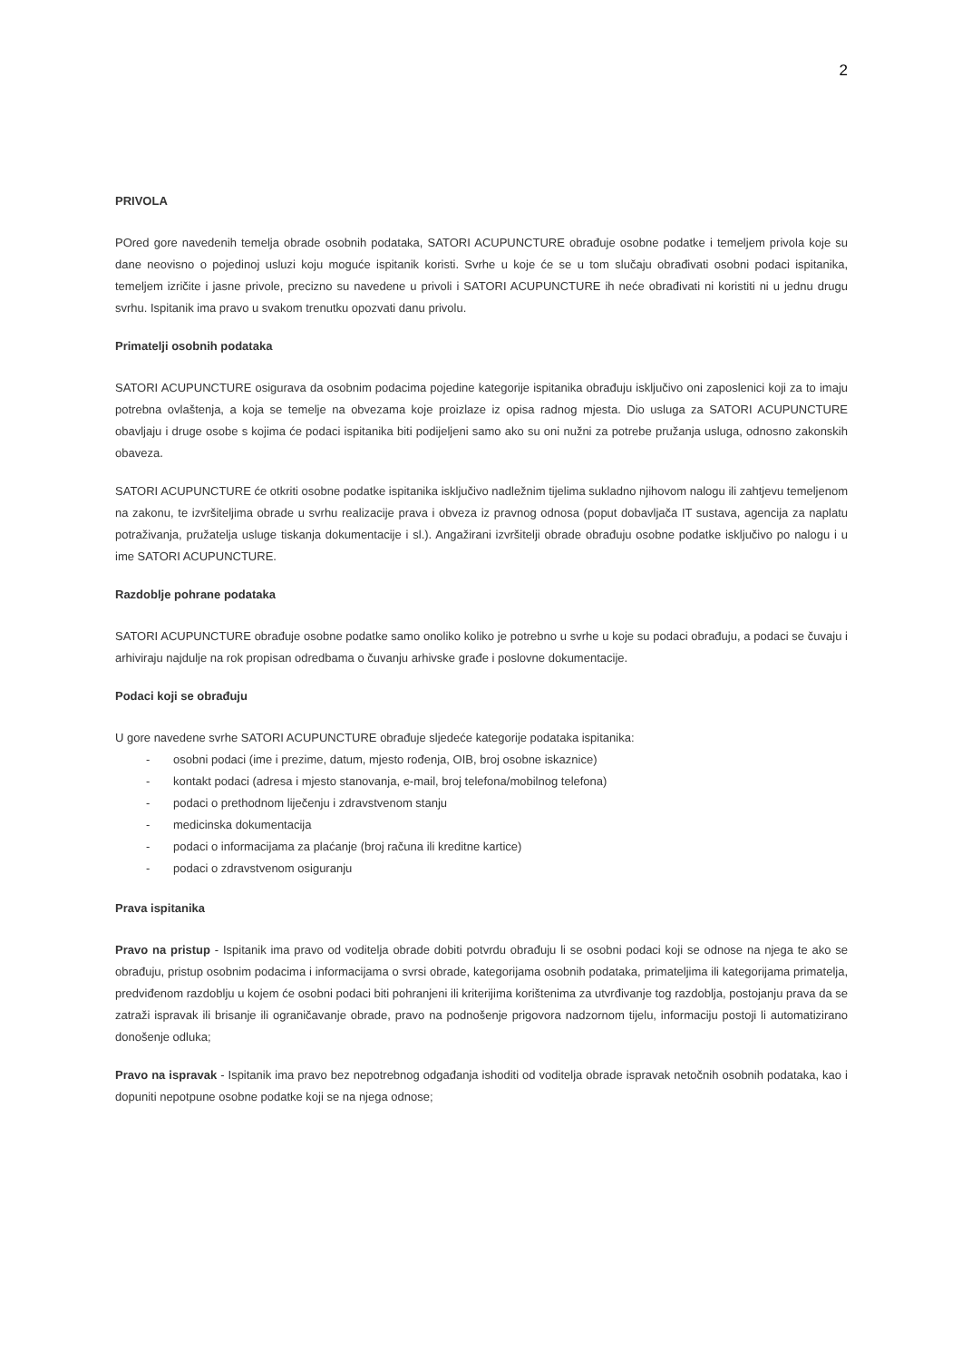2
PRIVOLA
POred gore navedenih temelja obrade osobnih podataka, SATORI ACUPUNCTURE obrađuje osobne podatke i temeljem privola koje su dane neovisno o pojedinoj usluzi koju moguće ispitanik koristi. Svrhe u koje će se u tom slučaju obrađivati osobni podaci ispitanika, temeljem izričite i jasne privole, precizno su navedene u privoli i SATORI ACUPUNCTURE ih neće obrađivati ni koristiti ni u jednu drugu svrhu. Ispitanik ima pravo u svakom trenutku opozvati danu privolu.
Primatelji osobnih podataka
SATORI ACUPUNCTURE osigurava da osobnim podacima pojedine kategorije ispitanika obrađuju isključivo oni zaposlenici koji za to imaju potrebna ovlaštenja, a koja se temelje na obvezama koje proizlaze iz opisa radnog mjesta. Dio usluga za SATORI ACUPUNCTURE obavljaju i druge osobe s kojima će podaci ispitanika biti podijeljeni samo ako su oni nužni za potrebe pružanja usluga, odnosno zakonskih obaveza.
SATORI ACUPUNCTURE će otkriti osobne podatke ispitanika isključivo nadležnim tijelima sukladno njihovom nalogu ili zahtjevu temeljenom na zakonu, te izvršiteljima obrade u svrhu realizacije prava i obveza iz pravnog odnosa (poput dobavljača IT sustava, agencija za naplatu potraživanja, pružatelja usluge tiskanja dokumentacije i sl.). Angažirani izvršitelji obrade obrađuju osobne podatke isključivo po nalogu i u ime SATORI ACUPUNCTURE.
Razdoblje pohrane podataka
SATORI ACUPUNCTURE obrađuje osobne podatke samo onoliko koliko je potrebno u svrhe u koje su podaci obrađuju, a podaci se čuvaju i arhiviraju najdulje na rok propisan odredbama o čuvanju arhivske građe i poslovne dokumentacije.
Podaci koji se obrađuju
U gore navedene svrhe SATORI ACUPUNCTURE obrađuje sljedeće kategorije podataka ispitanika:
- osobni podaci (ime i prezime, datum, mjesto rođenja, OIB, broj osobne iskaznice)
- kontakt podaci (adresa i mjesto stanovanja, e-mail, broj telefona/mobilnog telefona)
- podaci o prethodnom liječenju i zdravstvenom stanju
- medicinska dokumentacija
- podaci o informacijama za plaćanje (broj računa ili kreditne kartice)
- podaci o zdravstvenom osiguranju
Prava ispitanika
Pravo na pristup - Ispitanik ima pravo od voditelja obrade dobiti potvrdu obrađuju li se osobni podaci koji se odnose na njega te ako se obrađuju, pristup osobnim podacima i informacijama o svrsi obrade, kategorijama osobnih podataka, primateljima ili kategorijama primatelja, predviđenom razdoblju u kojem će osobni podaci biti pohranjeni ili kriterijima korištenima za utvrđivanje tog razdoblja, postojanju prava da se zatraži ispravak ili brisanje ili ograničavanje obrade, pravo na podnošenje prigovora nadzornom tijelu, informaciju postoji li automatizirano donošenje odluka;
Pravo na ispravak - Ispitanik ima pravo bez nepotrebnog odgađanja ishoditi od voditelja obrade ispravak netočnih osobnih podataka, kao i dopuniti nepotpune osobne podatke koji se na njega odnose;